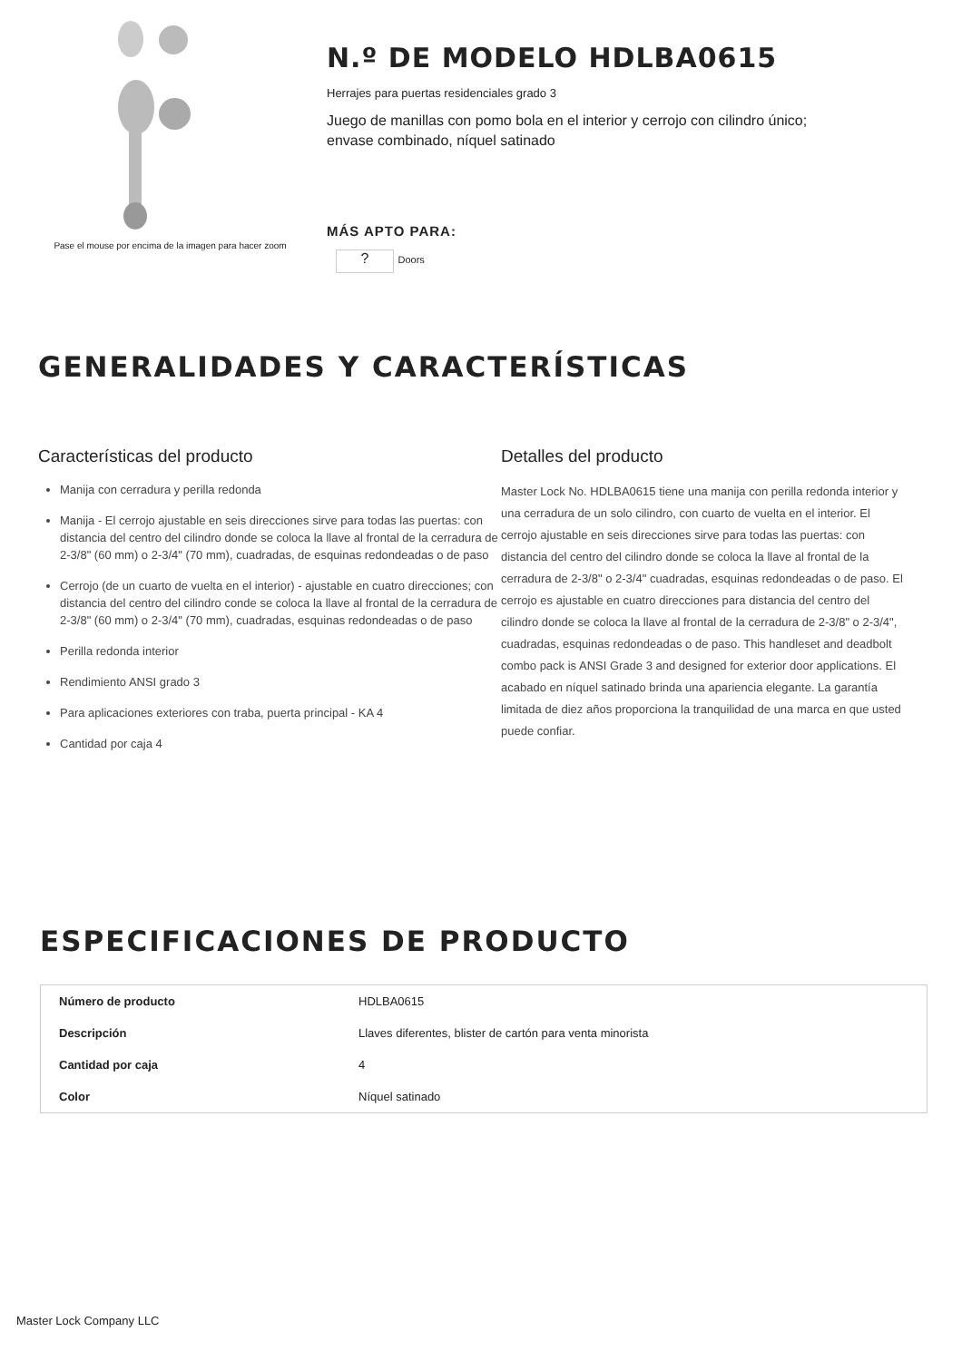Pase el mouse por encima de la imagen para hacer zoom
N.º DE MODELO HDLBA0615
Herrajes para puertas residenciales grado 3
Juego de manillas con pomo bola en el interior y cerrojo con cilindro único; envase combinado, níquel satinado
MÁS APTO PARA:
? Doors
GENERALIDADES Y CARACTERÍSTICAS
Características del producto
Manija con cerradura y perilla redonda
Manija - El cerrojo ajustable en seis direcciones sirve para todas las puertas: con distancia del centro del cilindro donde se coloca la llave al frontal de la cerradura de 2-3/8" (60 mm) o 2-3/4" (70 mm), cuadradas, de esquinas redondeadas o de paso
Cerrojo (de un cuarto de vuelta en el interior) - ajustable en cuatro direcciones; con distancia del centro del cilindro conde se coloca la llave al frontal de la cerradura de 2-3/8" (60 mm) o 2-3/4" (70 mm), cuadradas, esquinas redondeadas o de paso
Perilla redonda interior
Rendimiento ANSI grado 3
Para aplicaciones exteriores con traba, puerta principal - KA 4
Cantidad por caja 4
Detalles del producto
Master Lock No. HDLBA0615 tiene una manija con perilla redonda interior y una cerradura de un solo cilindro, con cuarto de vuelta en el interior. El cerrojo ajustable en seis direcciones sirve para todas las puertas: con distancia del centro del cilindro donde se coloca la llave al frontal de la cerradura de 2-3/8" o 2-3/4" cuadradas, esquinas redondeadas o de paso. El cerrojo es ajustable en cuatro direcciones para distancia del centro del cilindro donde se coloca la llave al frontal de la cerradura de 2-3/8" o 2-3/4", cuadradas, esquinas redondeadas o de paso. This handleset and deadbolt combo pack is ANSI Grade 3 and designed for exterior door applications. El acabado en níquel satinado brinda una apariencia elegante. La garantía limitada de diez años proporciona la tranquilidad de una marca en que usted puede confiar.
ESPECIFICACIONES DE PRODUCTO
| Número de producto | HDLBA0615 |
| Descripción | Llaves diferentes, blister de cartón para venta minorista |
| Cantidad por caja | 4 |
| Color | Níquel satinado |
Master Lock Company LLC